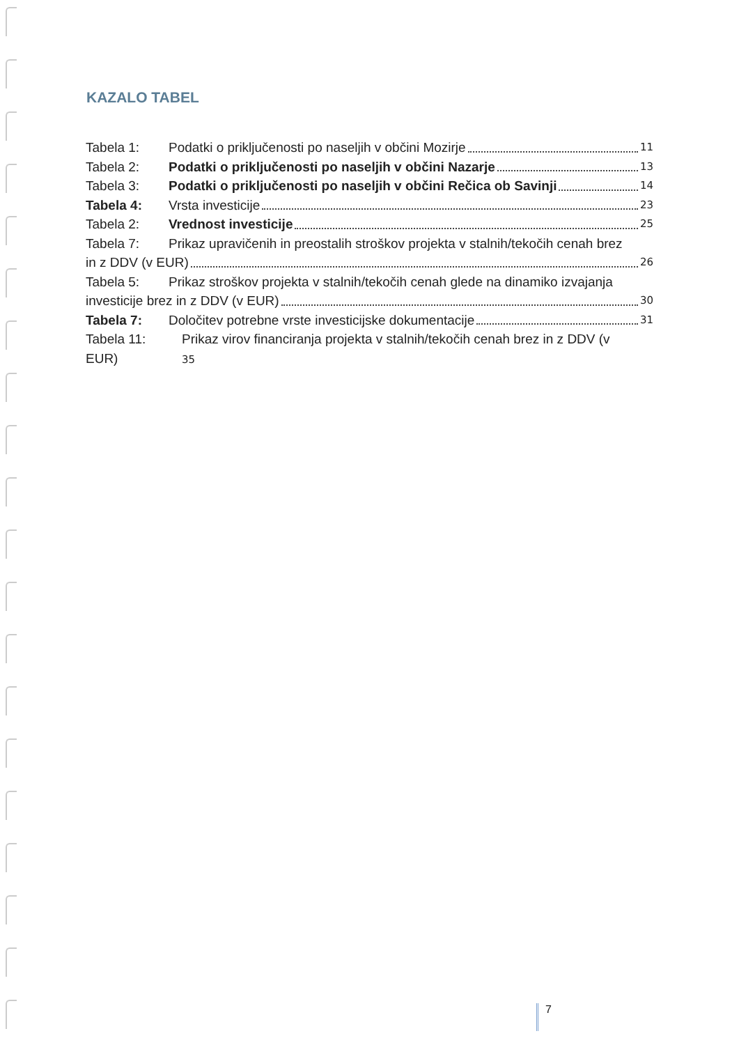KAZALO TABEL
Tabela 1: Podatki o priključenosti po naseljih v občini Mozirje 11
Tabela 2: Podatki o priključenosti po naseljih v občini Nazarje 13
Tabela 3: Podatki o priključenosti po naseljih v občini Rečica ob Savinji 14
Tabela 4: Vrsta investicije 23
Tabela 2: Vrednost investicije 25
Tabela 7: Prikaz upravičenih in preostalih stroškov projekta v stalnih/tekočih cenah brez
in z DDV (v EUR) 26
Tabela 5: Prikaz stroškov projekta v stalnih/tekočih cenah glede na dinamiko izvajanja
investicije brez in z DDV (v EUR) 30
Tabela 7: Določitev potrebne vrste investicijske dokumentacije 31
Tabela 11:
EUR) Prikaz virov financiranja projekta v stalnih/tekočih cenah brez in z DDV (v
35
7